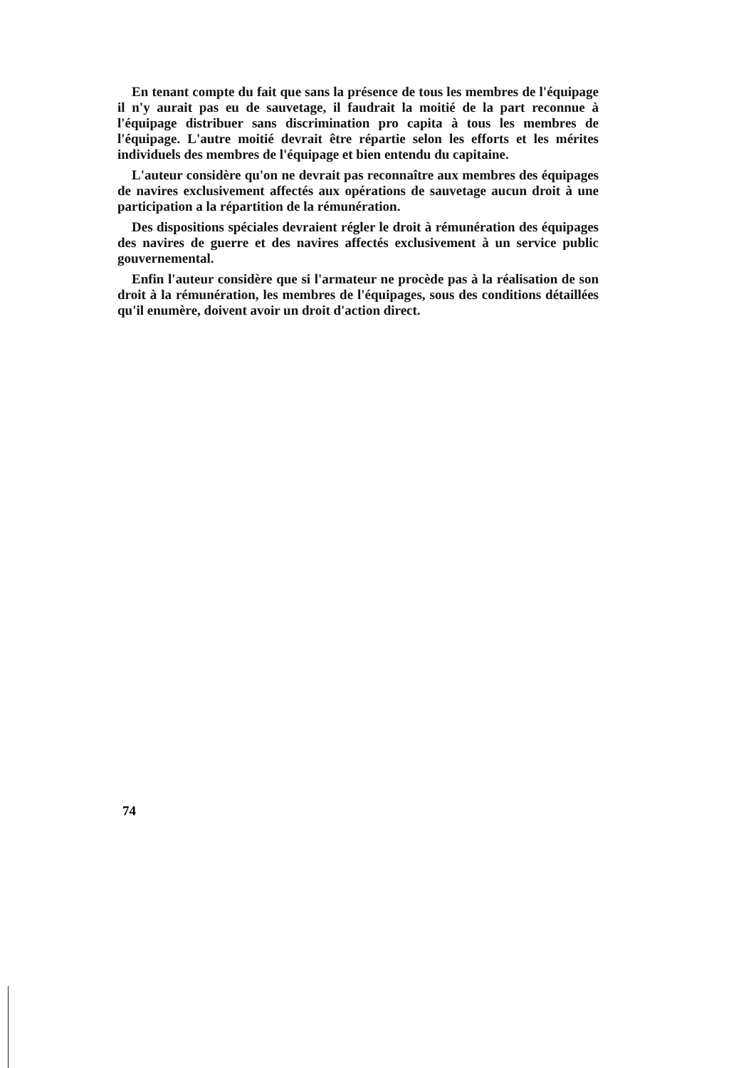En tenant compte du fait que sans la présence de tous les membres de l'équipage il n'y aurait pas eu de sauvetage, il faudrait la moitié de la part reconnue à l'équipage distribuer sans discrimination pro capita à tous les membres de l'équipage. L'autre moitié devrait être répartie selon les efforts et les mérites individuels des membres de l'équipage et bien entendu du capitaine.
L'auteur considère qu'on ne devrait pas reconnaître aux membres des équipages de navires exclusivement affectés aux opérations de sauvetage aucun droit à une participation a la répartition de la rémunération.
Des dispositions spéciales devraient régler le droit à rémunération des équipages des navires de guerre et des navires affectés exclusivement à un service public gouvernemental.
Enfin l'auteur considère que si l'armateur ne procède pas à la réalisation de son droit à la rémunération, les membres de l'équipages, sous des conditions détaillées qu'il enumère, doivent avoir un droit d'action direct.
74